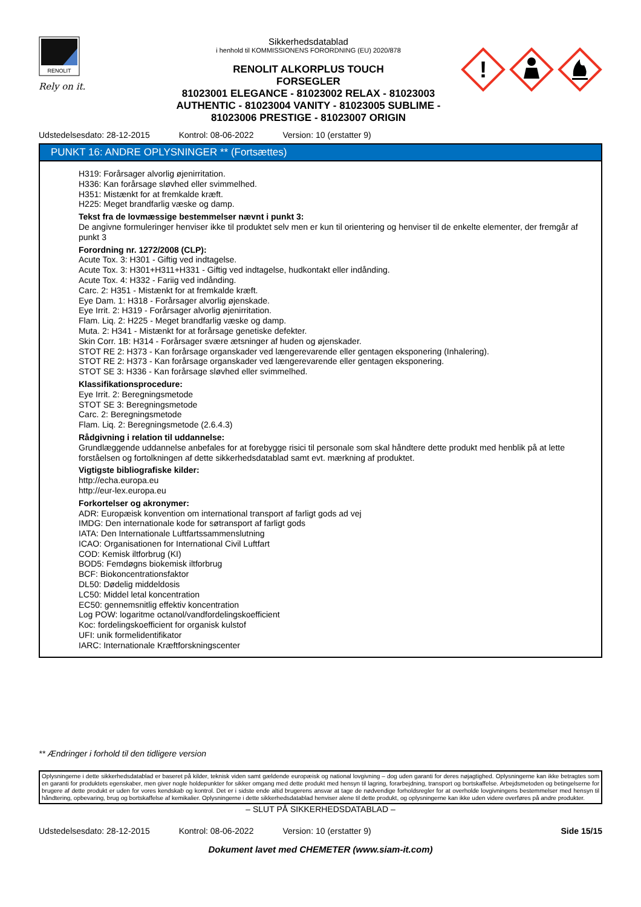RENOLIT
Rely on it.
Sikkerhedsdatablad
i henhold til KOMMISSIONENS FORORDNING (EU) 2020/878
RENOLIT ALKORPLUS TOUCH
FORSEGLER
81023001 ELEGANCE - 81023002 RELAX - 81023003
AUTHENTIC - 81023004 VANITY - 81023005 SUBLIME -
81023006 PRESTIGE - 81023007 ORIGIN
!
Udstedelsesdato: 28-12-2015 Kontrol: 08-06-2022 Version: 10 (erstatter 9)
PUNKT 16: ANDRE OPLYSNINGER ** (Fortsættes)
H319: Forårsager alvorlig øjenirritation.
H336: Kan forårsage sløvhed eller svimmelhed.
H351: Mistænkt for at fremkalde kræft.
H225: Meget brandfarlig væske og damp.
Tekst fra de lovmæssige bestemmelser nævnt i punkt 3:
De angivne formuleringer henviser ikke til produktet selv men er kun til orientering og henviser til de enkelte elementer, der fremgår af punkt 3
Forordning nr. 1272/2008 (CLP):
Acute Tox. 3: H301 - Giftig ved indtagelse.
Acute Tox. 3: H301+H311+H331 - Giftig ved indtagelse, hudkontakt eller indånding.
Acute Tox. 4: H332 - Fariig ved indånding.
Carc. 2: H351 - Mistænkt for at fremkalde kræft.
Eye Dam. 1: H318 - Forårsager alvorlig øjenskade.
Eye Irrit. 2: H319 - Forårsager alvorlig øjenirritation.
Flam. Liq. 2: H225 - Meget brandfarlig væske og damp.
Muta. 2: H341 - Mistænkt for at forårsage genetiske defekter.
Skin Corr. 1B: H314 - Forårsager svære ætsninger af huden og øjenskader.
STOT RE 2: H373 - Kan forårsage organskader ved længerevarende eller gentagen eksponering (Inhalering).
STOT RE 2: H373 - Kan forårsage organskader ved længerevarende eller gentagen eksponering.
STOT SE 3: H336 - Kan forårsage sløvhed eller svimmelhed.
Klassifikationsprocedure:
Eye Irrit. 2: Beregningsmetode
STOT SE 3: Beregningsmetode
Carc. 2: Beregningsmetode
Flam. Liq. 2: Beregningsmetode (2.6.4.3)
Rådgivning i relation til uddannelse:
Grundlæggende uddannelse anbefales for at forebygge risici til personale som skal håndtere dette produkt med henblik på at lette forståelsen og fortolkningen af dette sikkerhedsdatablad samt evt. mærkning af produktet.
Vigtigste bibliografiske kilder:
http://echa.europa.eu
http://eur-lex.europa.eu
Forkortelser og akronymer:
ADR: Europæisk konvention om international transport af farligt gods ad vej
IMDG: Den internationale kode for søtransport af farligt gods
IATA: Den Internationale Luftfartssammenslutning
ICAO: Organisationen for International Civil Luftfart
COD: Kemisk iltforbrug (KI)
BOD5: Femdøgns biokemisk iltforbrug
BCF: Biokoncentrationsfaktor
DL50: Dødelig middeldosis
LC50: Middel letal koncentration
EC50: gennemsnitlig effektiv koncentration
Log POW: logaritme octanol/vandfordelingskoefficient
Koc: fordelingskoefficient for organisk kulstof
UFI: unik formelidentifikator
IARC: Internationale Kræftforskningscenter
** Ændringer i forhold til den tidligere version
Oplysningerne i dette sikkerhedsdatablad er baseret på kilder, teknisk viden samt gældende europæisk og national lovgivning – dog uden garanti for deres nøjagtighed. Oplysningerne kan ikke betragtes som en garanti for produktets egenskaber, men giver nogle holdepunkter for sikker omgang med dette produkt med hensyn til lagring, forarbejdning, transport og bortskaffelse. Arbejdsmetoden og betingelserne for brugere af dette produkt er uden for vores kendskab og kontrol. Det er i sidste ende altid brugerens ansvar at tage de nødvendige forholdsregler for at overholde lovgivningens bestemmelser med hensyn til håndtering, opbevaring, brug og bortskaffelse af kemikalier. Oplysningerne i dette sikkerhedsdatablad henviser alene til dette produkt, og oplysningerne kan ikke uden videre overføres på andre produkter.
– SLUT PÅ SIKKERHEDSDATABLAD –
Udstedelsesdato: 28-12-2015 Kontrol: 08-06-2022 Version: 10 (erstatter 9) Side 15/15
Dokument lavet med CHEMETER (www.siam-it.com)